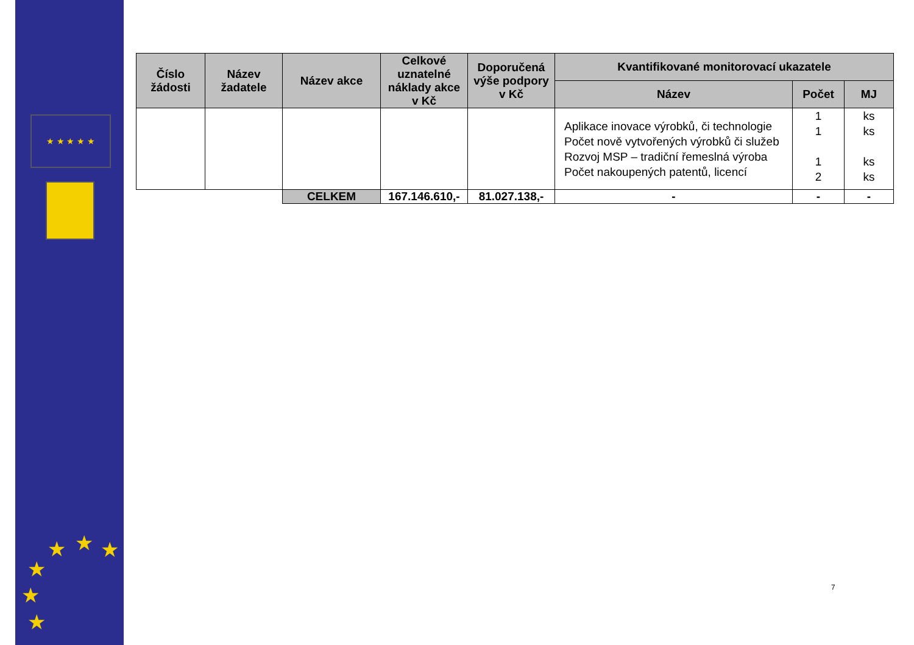★ ★ ★ ★ ★
★ ★ ★
★
★
★
| Číslo žádosti | Název žadatele | Název akce | Celkové uznatelné náklady akce v Kč | Doporučená výše podpory v Kč | Kvantifikované monitorovací ukazatele | | |
| --- | --- | --- | --- | --- | --- | --- | --- |
| | | | | | Název | Počet | MJ |
| | | | | | Aplikace inovace výrobků, či technologie Počet nově vytvořených výrobků či služeb Rozvoj MSP – tradiční řemeslná výroba Počet nakoupených patentů, licencí | 1 1 1 2 | ks ks ks ks |
| | | CELKEM | 167.146.610,- | 81.027.138,- | - | - | - |
7